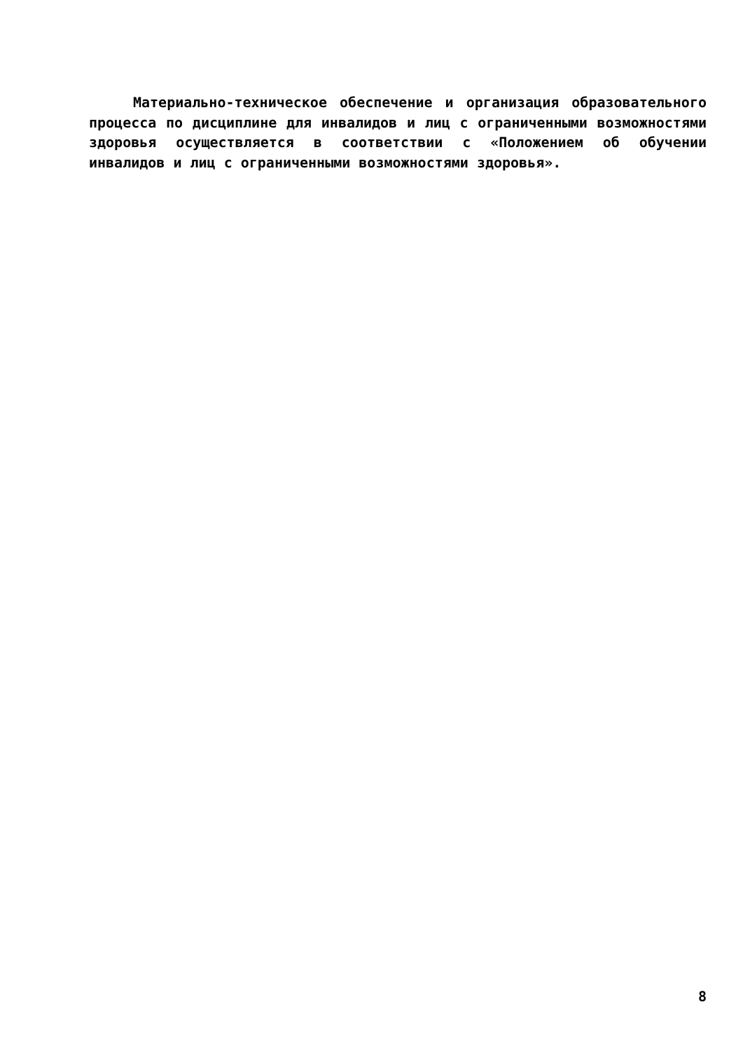Материально-техническое обеспечение и организация образовательного процесса по дисциплине для инвалидов и лиц с ограниченными возможностями здоровья осуществляется в соответствии с «Положением об обучении инвалидов и лиц с ограниченными возможностями здоровья».
8